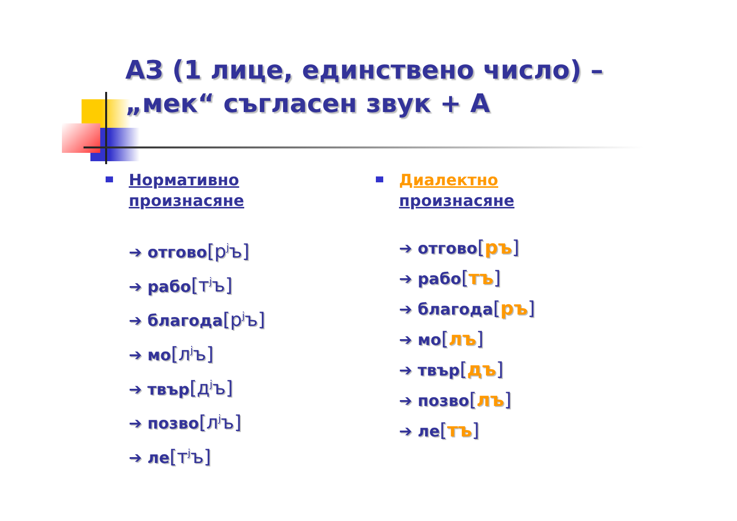АЗ (1 лице, единствено число) –
„мек“ съгласен звук + А
Нормативно
произнасяне
➔ отгово[р<sup>j</sup>ъ]
➔ рабо[т<sup>j</sup>ъ]
➔ благода[р<sup>j</sup>ъ]
➔ мо[л<sup>j</sup>ъ]
➔ твър[д<sup>j</sup>ъ]
➔ позво[л<sup>j</sup>ъ]
➔ ле[т<sup>j</sup>ъ]
Диалектно
произнасяне
➔ отгово[ръ]
➔ рабо[тъ]
➔ благода[ръ]
➔ мо[лъ]
➔ твър[дъ]
➔ позво[лъ]
➔ ле[тъ]